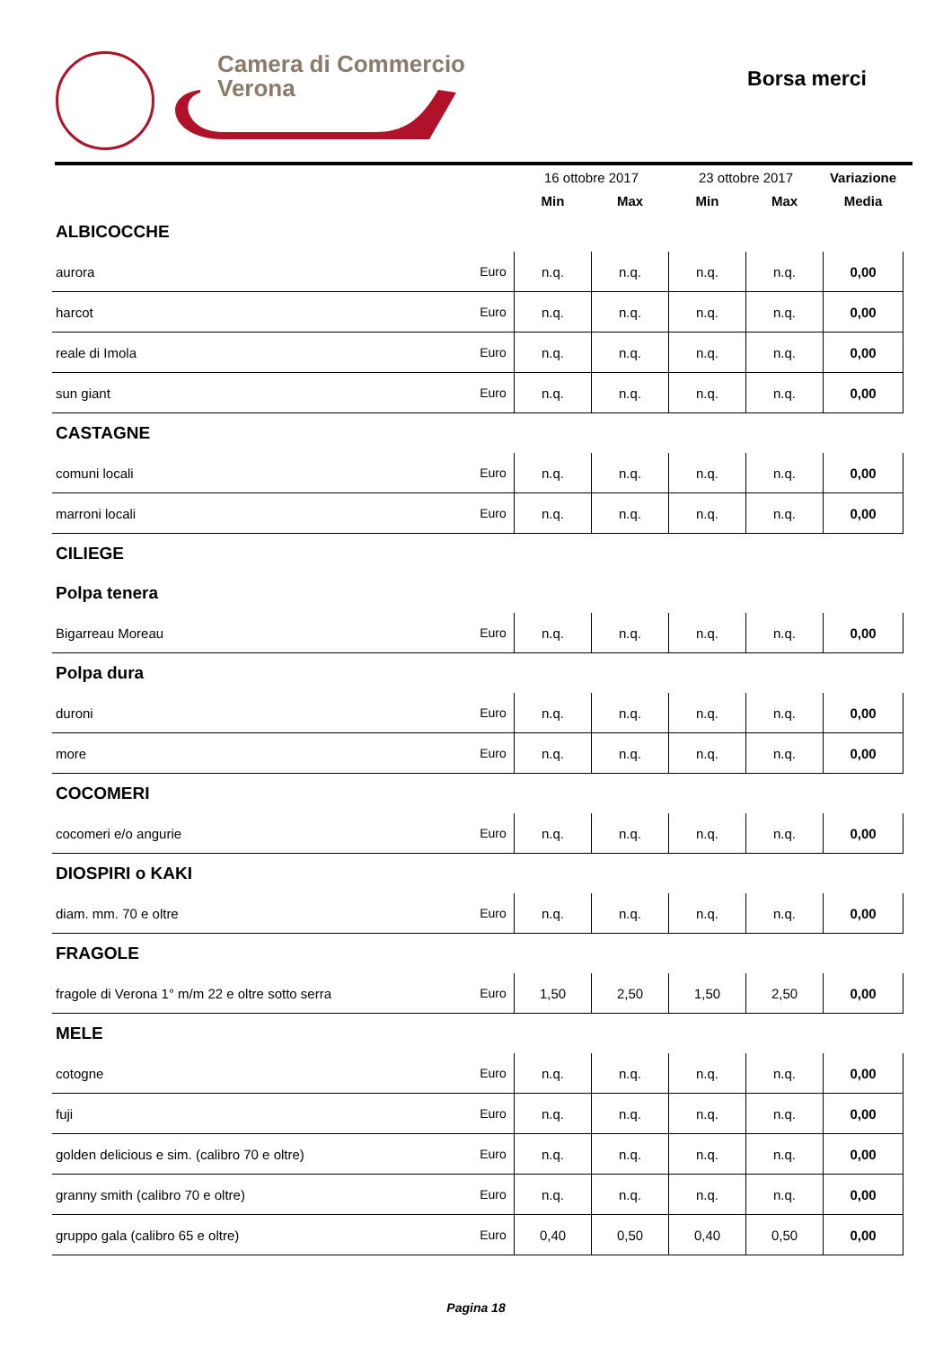Camera di Commercio
Verona
Borsa merci
| | | 16 ottobre 2017 | | 23 ottobre 2017 | | Variazione |
| --- | --- | --- | --- | --- | --- | --- |
| | | Min | Max | Min | Max | Media |
| ALBICOCCHE | | | | | | |
| aurora | Euro | n.q. | n.q. | n.q. | n.q. | 0,00 |
| harcot | Euro | n.q. | n.q. | n.q. | n.q. | 0,00 |
| reale di Imola | Euro | n.q. | n.q. | n.q. | n.q. | 0,00 |
| sun giant | Euro | n.q. | n.q. | n.q. | n.q. | 0,00 |
| CASTAGNE | | | | | | |
| comuni locali | Euro | n.q. | n.q. | n.q. | n.q. | 0,00 |
| marroni locali | Euro | n.q. | n.q. | n.q. | n.q. | 0,00 |
| CILIEGE | | | | | | |
| Polpa tenera | | | | | | |
| Bigarreau Moreau | Euro | n.q. | n.q. | n.q. | n.q. | 0,00 |
| Polpa dura | | | | | | |
| duroni | Euro | n.q. | n.q. | n.q. | n.q. | 0,00 |
| more | Euro | n.q. | n.q. | n.q. | n.q. | 0,00 |
| COCOMERI | | | | | | |
| cocomeri e/o angurie | Euro | n.q. | n.q. | n.q. | n.q. | 0,00 |
| DIOSPIRI o KAKI | | | | | | |
| diam. mm. 70 e oltre | Euro | n.q. | n.q. | n.q. | n.q. | 0,00 |
| FRAGOLE | | | | | | |
| fragole di Verona 1° m/m 22 e oltre sotto serra | Euro | 1,50 | 2,50 | 1,50 | 2,50 | 0,00 |
| MELE | | | | | | |
| cotogne | Euro | n.q. | n.q. | n.q. | n.q. | 0,00 |
| fuji | Euro | n.q. | n.q. | n.q. | n.q. | 0,00 |
| golden delicious e sim. (calibro 70 e oltre) | Euro | n.q. | n.q. | n.q. | n.q. | 0,00 |
| granny smith (calibro 70 e oltre) | Euro | n.q. | n.q. | n.q. | n.q. | 0,00 |
| gruppo gala (calibro 65 e oltre) | Euro | 0,40 | 0,50 | 0,40 | 0,50 | 0,00 |
Pagina 18